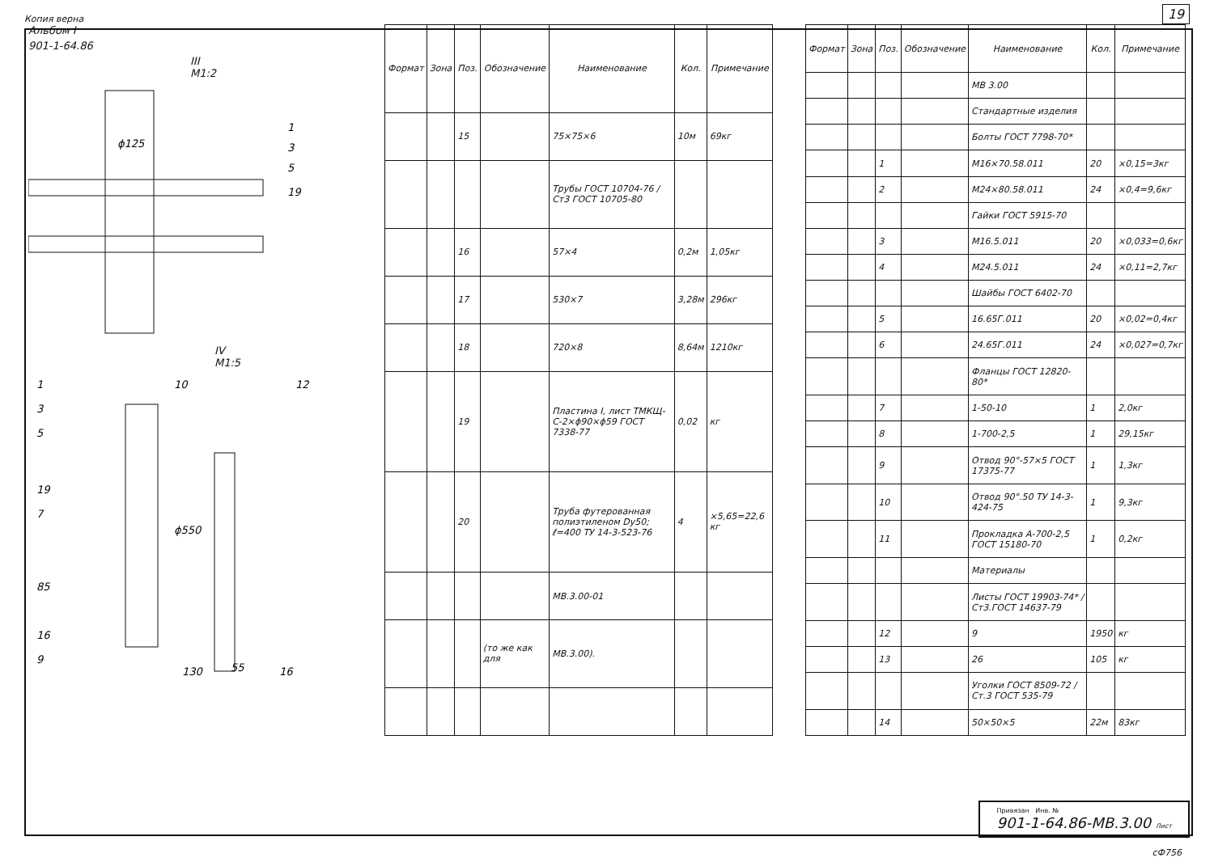Копия верна 19
Альбом I
901-1-64.86
III
М1:2
ϕ125
1
3
5
19
IV
М1:5
1
3
5
19
7
85
16
9
10
12
ϕ550
55
130
16
| Формат | Зона | Поз. | Обозначение | Наименование | Кол. | Примечание |
| --- | --- | --- | --- | --- | --- | --- |
| | | 15 | | 75×75×6 | 10м | 69кг |
| | | | | Трубы ГОСТ 10704-76 / Ст3 ГОСТ 10705-80 | | |
| | | 16 | | 57×4 | 0,2м | 1,05кг |
| | | 17 | | 530×7 | 3,28м | 296кг |
| | | 18 | | 720×8 | 8,64м | 1210кг |
| | | 19 | | Пластина I, лист ТМКЩ-С-2×ϕ90×ϕ59 ГОСТ 7338-77 | 0,02 | кг |
| | | 20 | | Труба футерованная полиэтиленом Dу50; ℓ=400 ТУ 14-3-523-76 | 4 | ×5,65=22,6 кг |
| | | | | МВ.3.00-01 | | |
| | | | (то же как для | МВ.3.00). | | |
| Формат | Зона | Поз. | Обозначение | Наименование | Кол. | Примечание |
| --- | --- | --- | --- | --- | --- | --- |
| | | | | МВ 3.00 | | |
| | | | | Стандартные изделия | | |
| | | | | Болты ГОСТ 7798-70* | | |
| | | 1 | | М16×70.58.011 | 20 | ×0,15=3кг |
| | | 2 | | М24×80.58.011 | 24 | ×0,4=9,6кг |
| | | | | Гайки ГОСТ 5915-70 | | |
| | | 3 | | М16.5.011 | 20 | ×0,033=0,6кг |
| | | 4 | | М24.5.011 | 24 | ×0,11=2,7кг |
| | | | | Шайбы ГОСТ 6402-70 | | |
| | | 5 | | 16.65Г.011 | 20 | ×0,02=0,4кг |
| | | 6 | | 24.65Г.011 | 24 | ×0,027=0,7кг |
| | | | | Фланцы ГОСТ 12820-80* | | |
| | | 7 | | 1-50-10 | 1 | 2,0кг |
| | | 8 | | 1-700-2,5 | 1 | 29,15кг |
| | | 9 | | Отвод 90°-57×5 ГОСТ 17375-77 | 1 | 1,3кг |
| | | 10 | | Отвод 90°.50 ТУ 14-3-424-75 | 1 | 9,3кг |
| | | 11 | | Прокладка А-700-2,5 ГОСТ 15180-70 | 1 | 0,2кг |
| | | | | Материалы | | |
| | | | | Листы ГОСТ 19903-74* / Ст3.ГОСТ 14637-79 | | |
| | | 12 | | 9 | 1950 | кг |
| | | 13 | | 26 | 105 | кг |
| | | | | Уголки ГОСТ 8509-72 / Ст.3 ГОСТ 535-79 | | |
| | | 14 | | 50×50×5 | 22м | 83кг |
Привязан Инв. №
901-1-64.86-МВ.3.00 Лист
сФ756